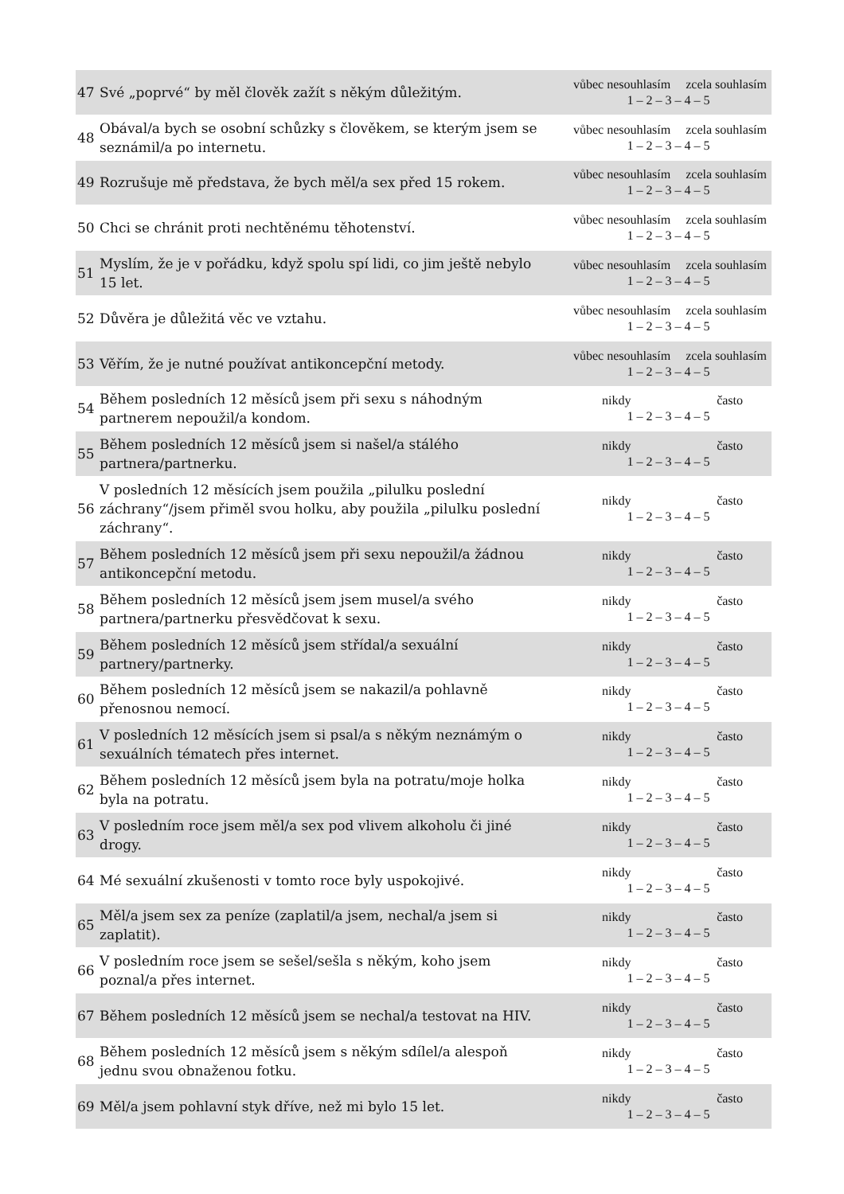| 47 | Své „poprvé“ by měl člověk zažít s někým důležitým. | vůbec nesouhlasím zcela souhlasím 1 – 2 – 3 – 4 – 5 |
| 48 | Obával/a bych se osobní schůzky s člověkem, se kterým jsem se seznámil/a po internetu. | vůbec nesouhlasím zcela souhlasím 1 – 2 – 3 – 4 – 5 |
| 49 | Rozrušuje mě představa, že bych měl/a sex před 15 rokem. | vůbec nesouhlasím zcela souhlasím 1 – 2 – 3 – 4 – 5 |
| 50 | Chci se chránit proti nechtěnému těhotenství. | vůbec nesouhlasím zcela souhlasím 1 – 2 – 3 – 4 – 5 |
| 51 | Myslím, že je v pořádku, když spolu spí lidi, co jim ještě nebylo 15 let. | vůbec nesouhlasím zcela souhlasím 1 – 2 – 3 – 4 – 5 |
| 52 | Důvěra je důležitá věc ve vztahu. | vůbec nesouhlasím zcela souhlasím 1 – 2 – 3 – 4 – 5 |
| 53 | Věřím, že je nutné používat antikoncepční metody. | vůbec nesouhlasím zcela souhlasím 1 – 2 – 3 – 4 – 5 |
| 54 | Během posledních 12 měsíců jsem při sexu s náhodným partnerem nepoužil/a kondom. | nikdy často 1 – 2 – 3 – 4 – 5 |
| 55 | Během posledních 12 měsíců jsem si našel/a stálého partnera/partnerku. | nikdy často 1 – 2 – 3 – 4 – 5 |
| 56 | V posledních 12 měsících jsem použila „pilulku poslední záchrany“/jsem přiměl svou holku, aby použila „pilulku poslední záchrany“. | nikdy často 1 – 2 – 3 – 4 – 5 |
| 57 | Během posledních 12 měsíců jsem při sexu nepoužil/a žádnou antikoncepční metodu. | nikdy často 1 – 2 – 3 – 4 – 5 |
| 58 | Během posledních 12 měsíců jsem jsem musel/a svého partnera/partnerku přesvědčovat k sexu. | nikdy často 1 – 2 – 3 – 4 – 5 |
| 59 | Během posledních 12 měsíců jsem střídal/a sexuální partnery/partnerky. | nikdy často 1 – 2 – 3 – 4 – 5 |
| 60 | Během posledních 12 měsíců jsem se nakazil/a pohlavně přenosnou nemocí. | nikdy často 1 – 2 – 3 – 4 – 5 |
| 61 | V posledních 12 měsících jsem si psal/a s někým neznámým o sexuálních tématech přes internet. | nikdy často 1 – 2 – 3 – 4 – 5 |
| 62 | Během posledních 12 měsíců jsem byla na potratu/moje holka byla na potratu. | nikdy často 1 – 2 – 3 – 4 – 5 |
| 63 | V posledním roce jsem měl/a sex pod vlivem alkoholu či jiné drogy. | nikdy často 1 – 2 – 3 – 4 – 5 |
| 64 | Mé sexuální zkušenosti v tomto roce byly uspokojivé. | nikdy často 1 – 2 – 3 – 4 – 5 |
| 65 | Měl/a jsem sex za peníze (zaplatil/a jsem, nechal/a jsem si zaplatit). | nikdy často 1 – 2 – 3 – 4 – 5 |
| 66 | V posledním roce jsem se sešel/sešla s někým, koho jsem poznal/a přes internet. | nikdy často 1 – 2 – 3 – 4 – 5 |
| 67 | Během posledních 12 měsíců jsem se nechal/a testovat na HIV. | nikdy často 1 – 2 – 3 – 4 – 5 |
| 68 | Během posledních 12 měsíců jsem s někým sdílel/a alespoň jednu svou obnaženou fotku. | nikdy často 1 – 2 – 3 – 4 – 5 |
| 69 | Měl/a jsem pohlavní styk dříve, než mi bylo 15 let. | nikdy často 1 – 2 – 3 – 4 – 5 |